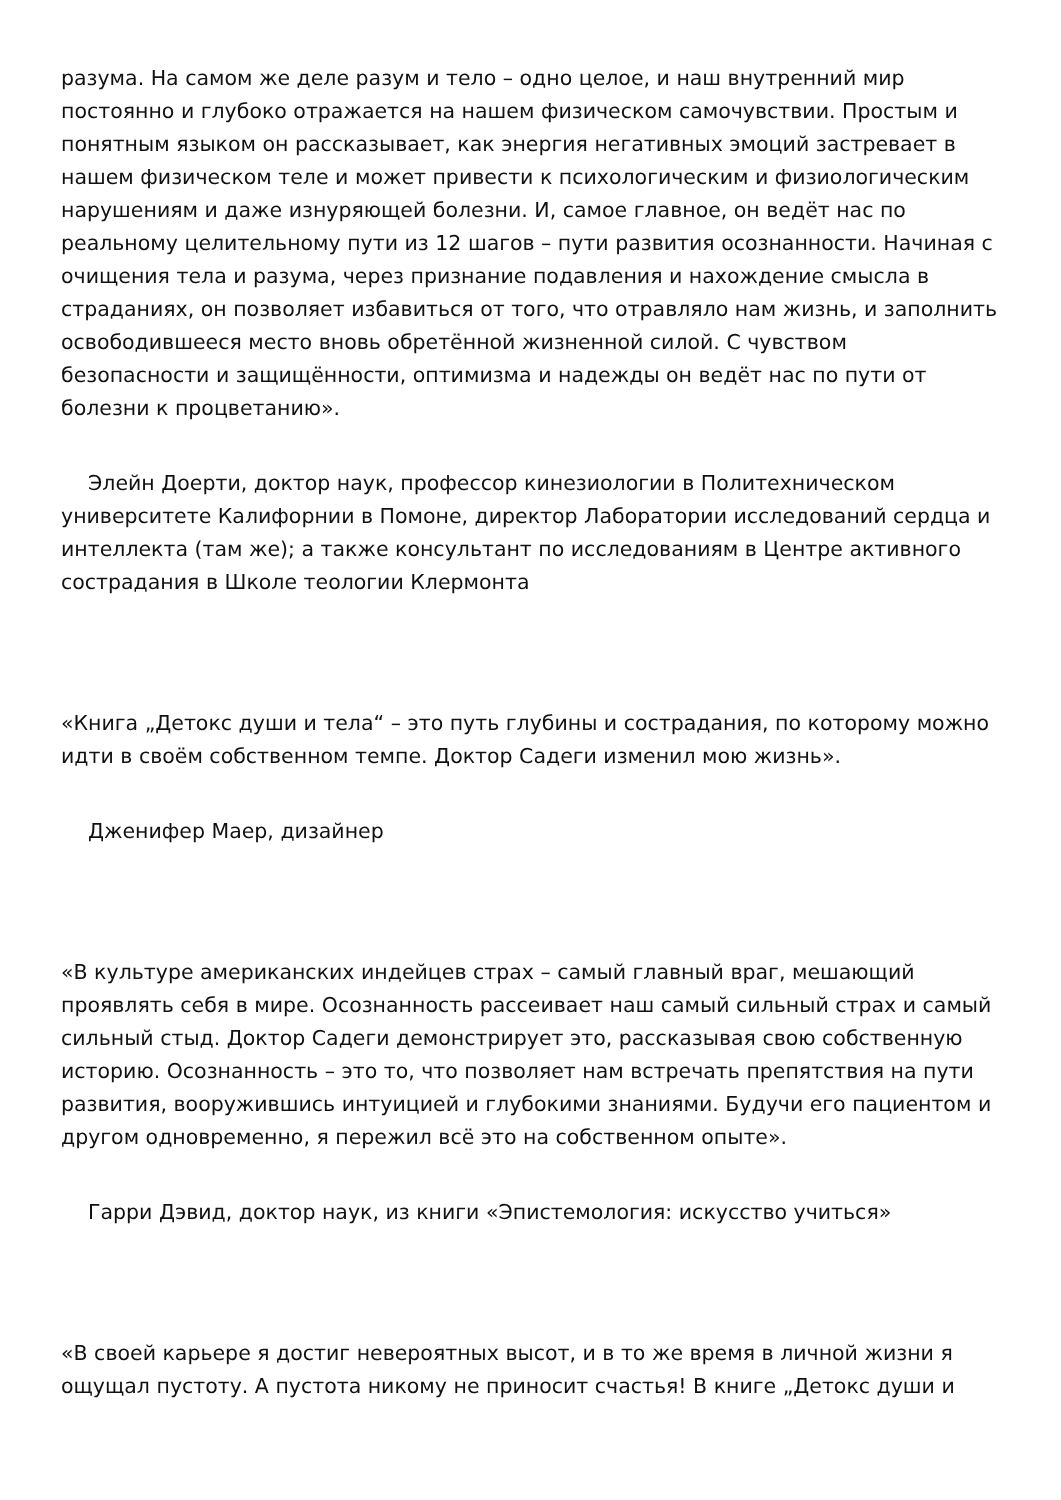разума. На самом же деле разум и тело – одно целое, и наш внутренний мир постоянно и глубоко отражается на нашем физическом самочувствии. Простым и понятным языком он рассказывает, как энергия негативных эмоций застревает в нашем физическом теле и может привести к психологическим и физиологическим нарушениям и даже изнуряющей болезни. И, самое главное, он ведёт нас по реальному целительному пути из 12 шагов – пути развития осознанности. Начиная с очищения тела и разума, через признание подавления и нахождение смысла в страданиях, он позволяет избавиться от того, что отравляло нам жизнь, и заполнить освободившееся место вновь обретённой жизненной силой. С чувством безопасности и защищённости, оптимизма и надежды он ведёт нас по пути от болезни к процветанию».
Элейн Доерти, доктор наук, профессор кинезиологии в Политехническом университете Калифорнии в Помоне, директор Лаборатории исследований сердца и интеллекта (там же); а также консультант по исследованиям в Центре активного сострадания в Школе теологии Клермонта
«Книга „Детокс души и тела“ – это путь глубины и сострадания, по которому можно идти в своём собственном темпе. Доктор Садеги изменил мою жизнь».
Дженифер Маер, дизайнер
«В культуре американских индейцев страх – самый главный враг, мешающий проявлять себя в мире. Осознанность рассеивает наш самый сильный страх и самый сильный стыд. Доктор Садеги демонстрирует это, рассказывая свою собственную историю. Осознанность – это то, что позволяет нам встречать препятствия на пути развития, вооружившись интуицией и глубокими знаниями. Будучи его пациентом и другом одновременно, я пережил всё это на собственном опыте».
Гарри Дэвид, доктор наук, из книги «Эпистемология: искусство учиться»
«В своей карьере я достиг невероятных высот, и в то же время в личной жизни я ощущал пустоту. А пустота никому не приносит счастья! В книге „Детокс души и